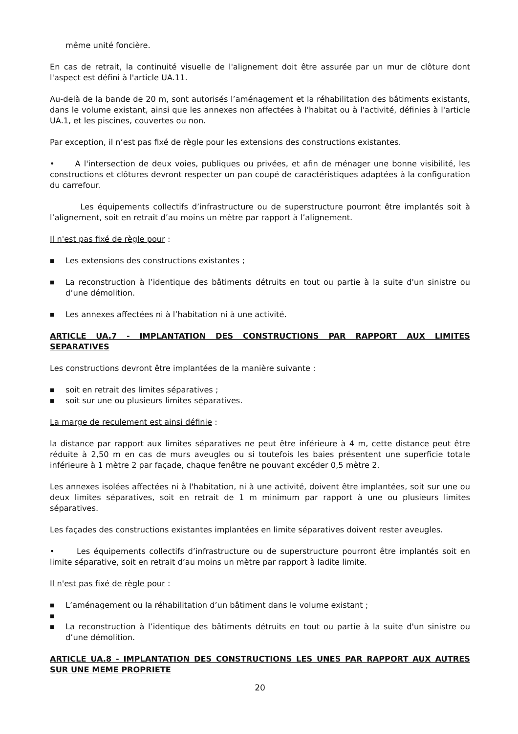même unité foncière.
En cas de retrait, la continuité visuelle de l'alignement doit être assurée par un mur de clôture dont l'aspect est défini à l'article UA.11.
Au-delà de la bande de 20 m, sont autorisés l’aménagement et la réhabilitation des bâtiments existants, dans le volume existant, ainsi que les annexes non affectées à l'habitat ou à l'activité, définies à l'article UA.1, et les piscines, couvertes ou non.
Par exception, il n’est pas fixé de règle pour les extensions des constructions existantes.
• A l'intersection de deux voies, publiques ou privées, et afin de ménager une bonne visibilité, les constructions et clôtures devront respecter un pan coupé de caractéristiques adaptées à la configuration du carrefour.
Les équipements collectifs d’infrastructure ou de superstructure pourront être implantés soit à l’alignement, soit en retrait d’au moins un mètre par rapport à l’alignement.
Il n'est pas fixé de règle pour :
■ Les extensions des constructions existantes ;
■ La reconstruction à l’identique des bâtiments détruits en tout ou partie à la suite d'un sinistre ou d’une démolition.
■ Les annexes affectées ni à l’habitation ni à une activité.
ARTICLE UA.7 - IMPLANTATION DES CONSTRUCTIONS PAR RAPPORT AUX LIMITES SEPARATIVES
Les constructions devront être implantées de la manière suivante :
■ soit en retrait des limites séparatives ;
■ soit sur une ou plusieurs limites séparatives.
La marge de reculement est ainsi définie :
la distance par rapport aux limites séparatives ne peut être inférieure à 4 m, cette distance peut être réduite à 2,50 m en cas de murs aveugles ou si toutefois les baies présentent une superficie totale inférieure à 1 mètre 2 par façade, chaque fenêtre ne pouvant excéder 0,5 mètre 2.
Les annexes isolées affectées ni à l'habitation, ni à une activité, doivent être implantées, soit sur une ou deux limites séparatives, soit en retrait de 1 m minimum par rapport à une ou plusieurs limites séparatives.
Les façades des constructions existantes implantées en limite séparatives doivent rester aveugles.
• Les équipements collectifs d’infrastructure ou de superstructure pourront être implantés soit en limite séparative, soit en retrait d’au moins un mètre par rapport à ladite limite.
Il n'est pas fixé de règle pour :
■ L’aménagement ou la réhabilitation d’un bâtiment dans le volume existant ;
■
■ La reconstruction à l’identique des bâtiments détruits en tout ou partie à la suite d'un sinistre ou d’une démolition.
ARTICLE UA.8 - IMPLANTATION DES CONSTRUCTIONS LES UNES PAR RAPPORT AUX AUTRES SUR UNE MEME PROPRIETE
20